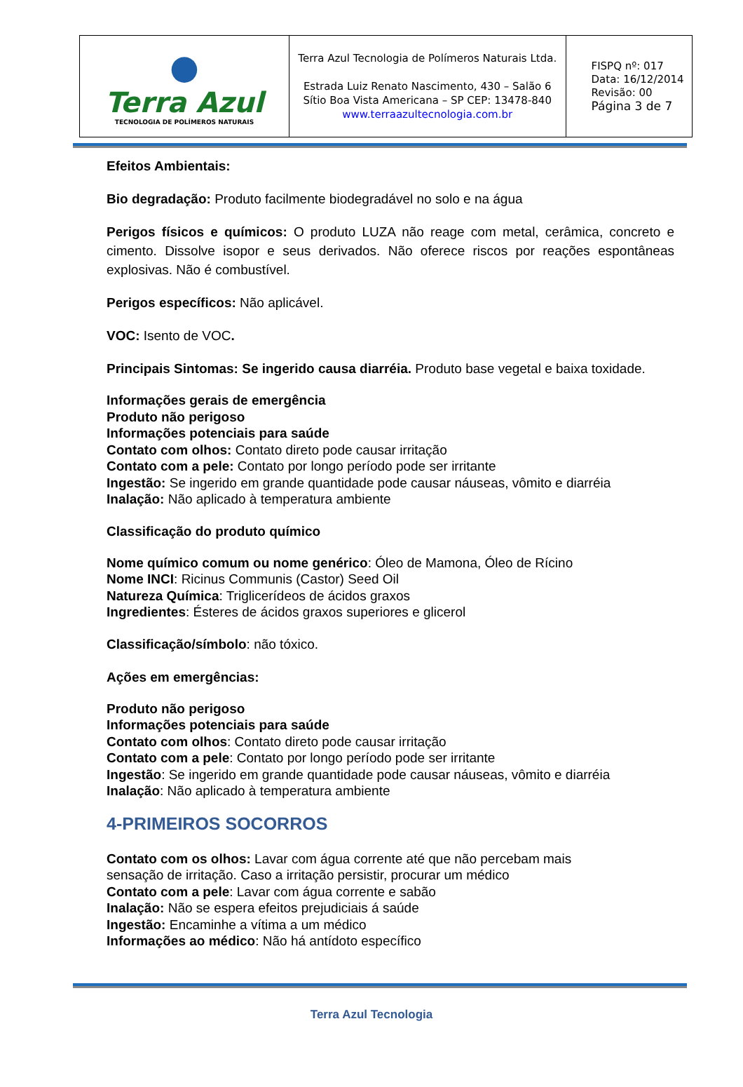| ● Terra Azul TECNOLOGIA DE POLÍMEROS NATURAIS | Terra Azul Tecnologia de Polímeros Naturais Ltda. Estrada Luiz Renato Nascimento, 430 – Salão 6 Sítio Boa Vista Americana – SP CEP: 13478-840 www.terraazultecnologia.com.br | FISPQ nº: 017 Data: 16/12/2014 Revisão: 00 Página 3 de 7 |
Efeitos Ambientais:
Bio degradação: Produto facilmente biodegradável no solo e na água
Perigos físicos e químicos: O produto LUZA não reage com metal, cerâmica, concreto e cimento. Dissolve isopor e seus derivados. Não oferece riscos por reações espontâneas explosivas. Não é combustível.
Perigos específicos: Não aplicável.
VOC: Isento de VOC.
Principais Sintomas: Se ingerido causa diarréia. Produto base vegetal e baixa toxidade.
Informações gerais de emergência
Produto não perigoso
Informações potenciais para saúde
Contato com olhos: Contato direto pode causar irritação
Contato com a pele: Contato por longo período pode ser irritante
Ingestão: Se ingerido em grande quantidade pode causar náuseas, vômito e diarréia
Inalação: Não aplicado à temperatura ambiente
Classificação do produto químico
Nome químico comum ou nome genérico: Óleo de Mamona, Óleo de Rícino
Nome INCI: Ricinus Communis (Castor) Seed Oil
Natureza Química: Triglicerídeos de ácidos graxos
Ingredientes: Ésteres de ácidos graxos superiores e glicerol
Classificação/símbolo: não tóxico.
Ações em emergências:
Produto não perigoso
Informações potenciais para saúde
Contato com olhos: Contato direto pode causar irritação
Contato com a pele: Contato por longo período pode ser irritante
Ingestão: Se ingerido em grande quantidade pode causar náuseas, vômito e diarréia
Inalação: Não aplicado à temperatura ambiente
4-PRIMEIROS SOCORROS
Contato com os olhos: Lavar com água corrente até que não percebam mais
sensação de irritação. Caso a irritação persistir, procurar um médico
Contato com a pele: Lavar com água corrente e sabão
Inalação: Não se espera efeitos prejudiciais á saúde
Ingestão: Encaminhe a vítima a um médico
Informações ao médico: Não há antídoto específico
Terra Azul Tecnologia